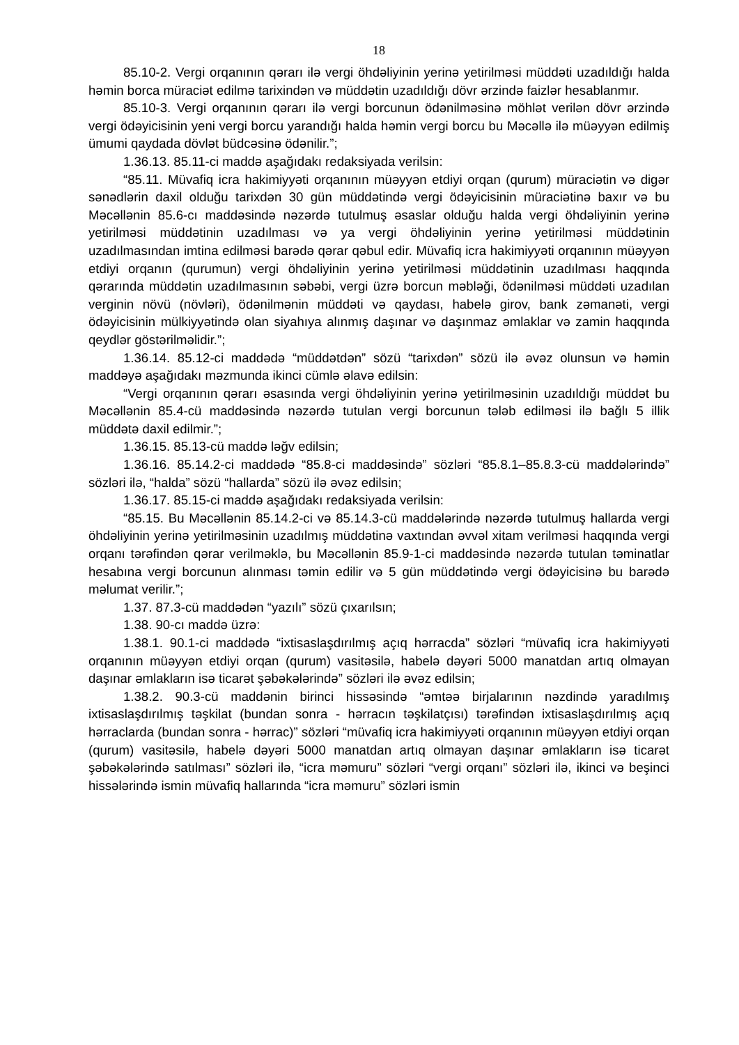18
85.10-2. Vergi orqanının qərarı ilə vergi öhdəliyinin yerinə yetirilməsi müddəti uzadıldığı halda həmin borca müraciət edilmə tarixindən və müddətin uzadıldığı dövr ərzində faizlər hesablanmır.
85.10-3. Vergi orqanının qərarı ilə vergi borcunun ödənilməsinə möhlət verilən dövr ərzində vergi ödəyicisinin yeni vergi borcu yarandığı halda həmin vergi borcu bu Məcəllə ilə müəyyən edilmiş ümumi qaydada dövlət büdcəsinə ödənilir.”;
1.36.13. 85.11-ci maddə aşağıdakı redaksiyada verilsin:
“85.11. Müvafiq icra hakimiyyəti orqanının müəyyən etdiyi orqan (qurum) müraciətin və digər sənədlərin daxil olduğu tarixdən 30 gün müddətində vergi ödəyicisinin müraciətinə baxır və bu Məcəllənin 85.6-cı maddəsində nəzərdə tutulmuş əsaslar olduğu halda vergi öhdəliyinin yerinə yetirilməsi müddətinin uzadılması və ya vergi öhdəliyinin yerinə yetirilməsi müddətinin uzadılmasından imtina edilməsi barədə qərar qəbul edir. Müvafiq icra hakimiyyəti orqanının müəyyən etdiyi orqanın (qurumun) vergi öhdəliyinin yerinə yetirilməsi müddətinin uzadılması haqqında qərarında müddətin uzadılmasının səbəbi, vergi üzrə borcun məbləği, ödənilməsi müddəti uzadılan verginin növü (növləri), ödənilmənin müddəti və qaydası, habelə girov, bank zəmanəti, vergi ödəyicisinin mülkiyyətində olan siyahıya alınmış daşınar və daşınmaz əmlaklar və zamin haqqında qeydlər göstərilməlidir.”;
1.36.14. 85.12-ci maddədə “müddətdən” sözü “tarixdən” sözü ilə əvəz olunsun və həmin maddəyə aşağıdakı məzmunda ikinci cümlə əlavə edilsin:
“Vergi orqanının qərarı əsasında vergi öhdəliyinin yerinə yetirilməsinin uzadıldığı müddət bu Məcəllənin 85.4-cü maddəsində nəzərdə tutulan vergi borcunun tələb edilməsi ilə bağlı 5 illik müddətə daxil edilmir.”;
1.36.15. 85.13-cü maddə ləğv edilsin;
1.36.16. 85.14.2-ci maddədə “85.8-ci maddəsində” sözləri “85.8.1–85.8.3-cü maddələrində” sözləri ilə, “halda” sözü “hallarda” sözü ilə əvəz edilsin;
1.36.17. 85.15-ci maddə aşağıdakı redaksiyada verilsin:
“85.15. Bu Məcəllənin 85.14.2-ci və 85.14.3-cü maddələrində nəzərdə tutulmuş hallarda vergi öhdəliyinin yerinə yetirilməsinin uzadılmış müddətinə vaxtından əvvəl xitam verilməsi haqqında vergi orqanı tərəfindən qərar verilməklə, bu Məcəllənin 85.9-1-ci maddəsində nəzərdə tutulan təminatlar hesabına vergi borcunun alınması təmin edilir və 5 gün müddətində vergi ödəyicisinə bu barədə məlumat verilir.”;
1.37. 87.3-cü maddədən “yazılı” sözü çıxarılsın;
1.38. 90-cı maddə üzrə:
1.38.1. 90.1-ci maddədə “ixtisaslaşdırılmış açıq hərracda” sözləri “müvafiq icra hakimiyyəti orqanının müəyyən etdiyi orqan (qurum) vasitəsilə, habelə dəyəri 5000 manatdan artıq olmayan daşınar əmlakların isə ticarət şəbəkələrində” sözləri ilə əvəz edilsin;
1.38.2. 90.3-cü maddənin birinci hissəsində “əmtəə birjalarının nəzdində yaradılmış ixtisaslaşdırılmış təşkilat (bundan sonra - hərracın təşkilatçısı) tərəfindən ixtisaslaşdırılmış açıq hərraclarda (bundan sonra - hərrac)” sözləri “müvafiq icra hakimiyyəti orqanının müəyyən etdiyi orqan (qurum) vasitəsilə, habelə dəyəri 5000 manatdan artıq olmayan daşınar əmlakların isə ticarət şəbəkələrində satılması” sözləri ilə, “icra məmuru” sözləri “vergi orqanı” sözləri ilə, ikinci və beşinci hissələrində ismin müvafiq hallarında “icra məmuru” sözləri ismin